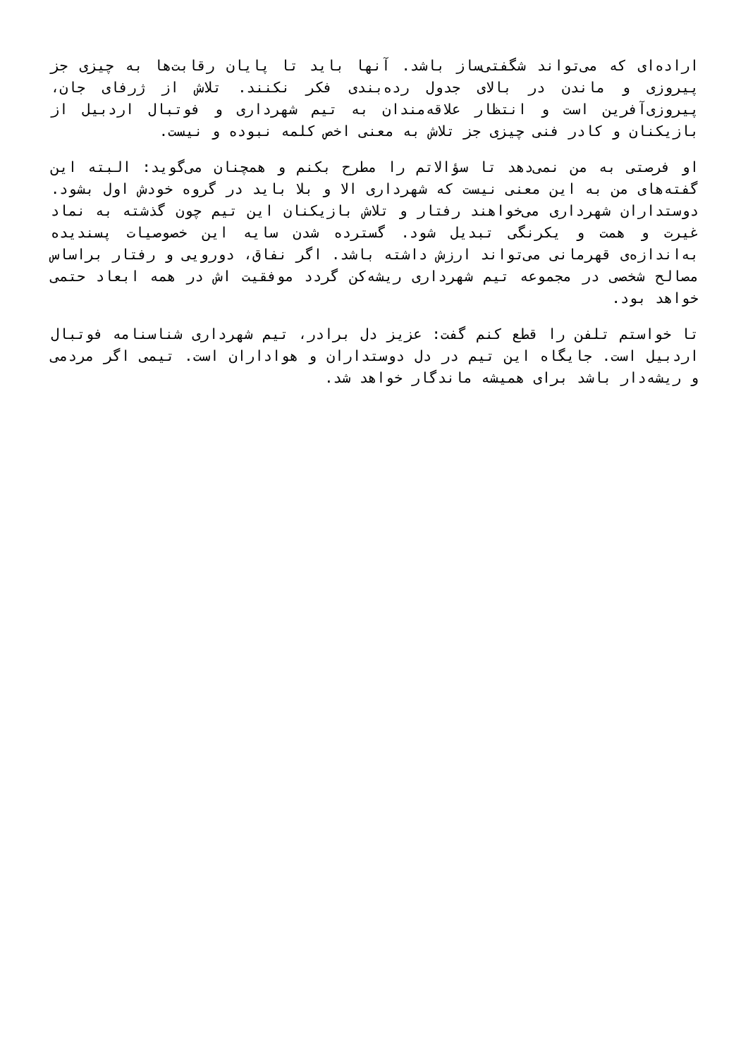اراده‌ای که می‌تواند شگفتی‌ساز باشد. آنها باید تا پایان رقابت‌ها به چیزی جز پیروزی و ماندن در بالای جدول رده‌بندی فکر نکنند. تلاش از ژرفای جان، پیروزی‌آفرین است و انتظار علاقه‌مندان به تیم شهرداری و فوتبال اردبیل از بازیکنان و کادر فنی چیزی جز تلاش به معنی اخص کلمه نبوده و نیست.
او فرصتی به من نمی‌دهد تا سؤالاتم را مطرح بکنم و همچنان می‌گوید: البته این گفته‌های من به این معنی نیست که شهرداری الا و بلا باید در گروه خودش اول بشود. دوستداران شهرداری می‌خواهند رفتار و تلاش بازیکنان این تیم چون گذشته به نماد غیرت و همت و یکرنگی تبدیل شود. گسترده شدن سایه این خصوصیات پسندیده به‌اندازه‌ی قهرمانی می‌تواند ارزش داشته باشد. اگر نفاق، دورویی و رفتار براساس مصالح شخصی در مجموعه تیم شهرداری ریشه‌کن گردد موفقیت اش در همه ابعاد حتمی خواهد بود.
تا خواستم تلفن را قطع کنم گفت: عزیز دل برادر، تیم شهرداری شناسنامه فوتبال اردبیل است. جایگاه این تیم در دل دوستداران و هواداران است. تیمی اگر مردمی و ریشه‌دار باشد برای همیشه ماندگار خواهد شد.